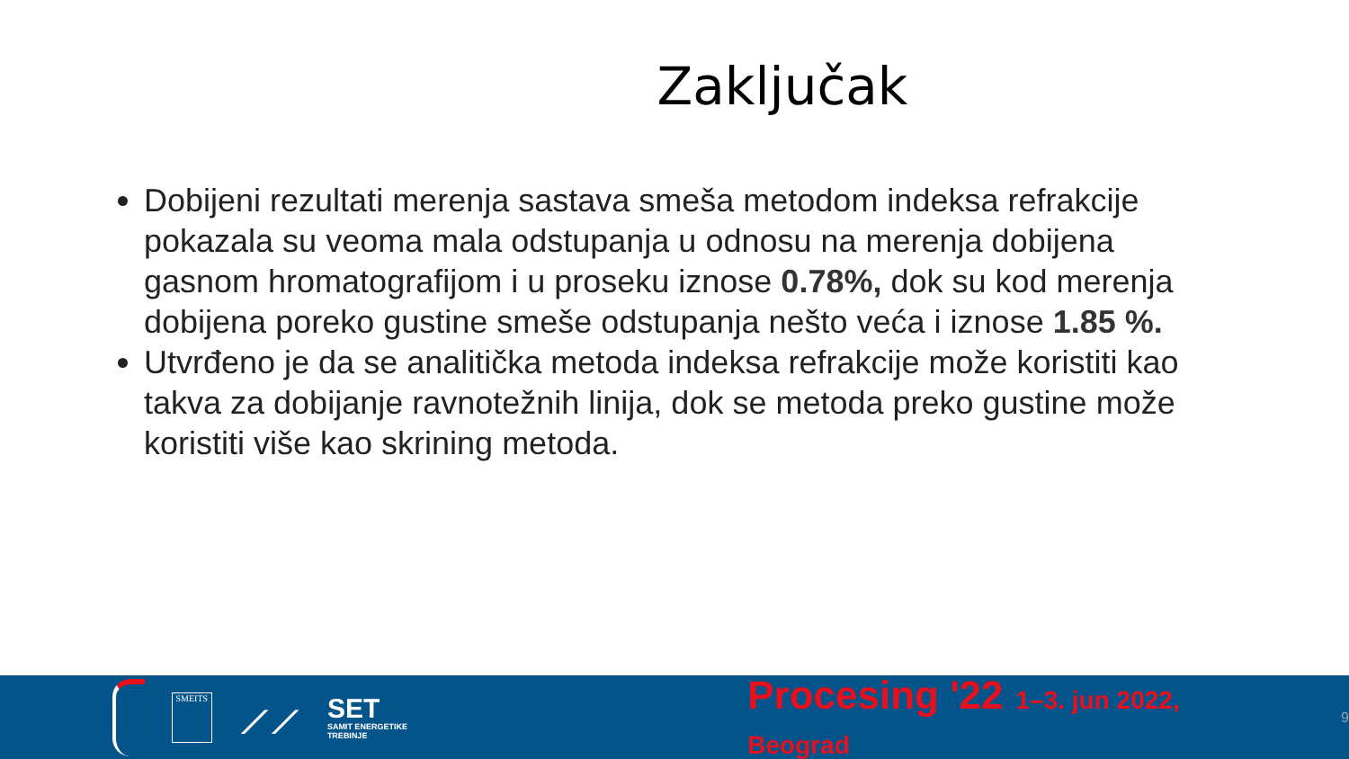Zaključak
Dobijeni rezultati merenja sastava smeša metodom indeksa refrakcije pokazala su veoma mala odstupanja u odnosu na merenja dobijena gasnom hromatografijom i u proseku iznose 0.78%, dok su kod merenja dobijena poreko gustine smeše odstupanja nešto veća i iznose 1.85 %.
Utvrđeno je da se analitička metoda indeksa refrakcije može koristiti kao takva za dobijanje ravnotežnih linija, dok se metoda preko gustine može koristiti više kao skrining metoda.
SMEITS
⟋⟋
SET
SAMIT ENERGETIKE TREBINJE
Procesing '22 1–3. jun 2022, Beograd
9